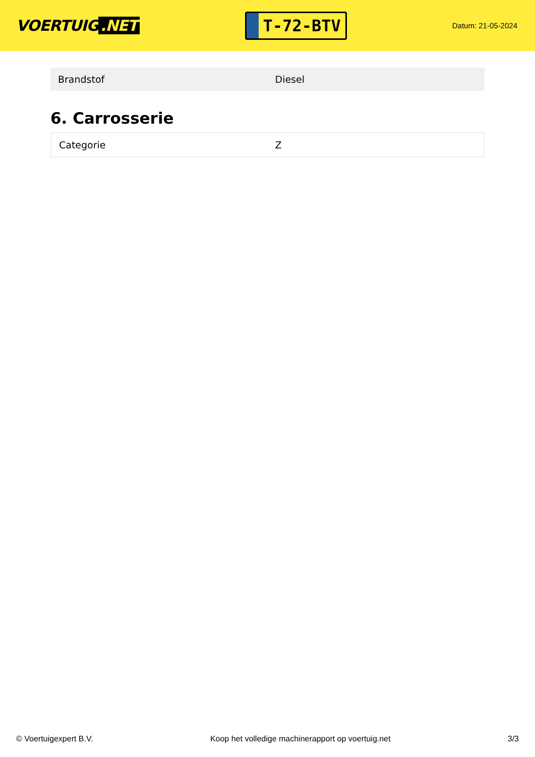VOERTUIG.NET
T-72-BTV
Datum: 21-05-2024
| Brandstof | Diesel |
6. Carrosserie
| Categorie | Z |
© Voertuigexpert B.V. Koop het volledige machinerapport op voertuig.net 3/3